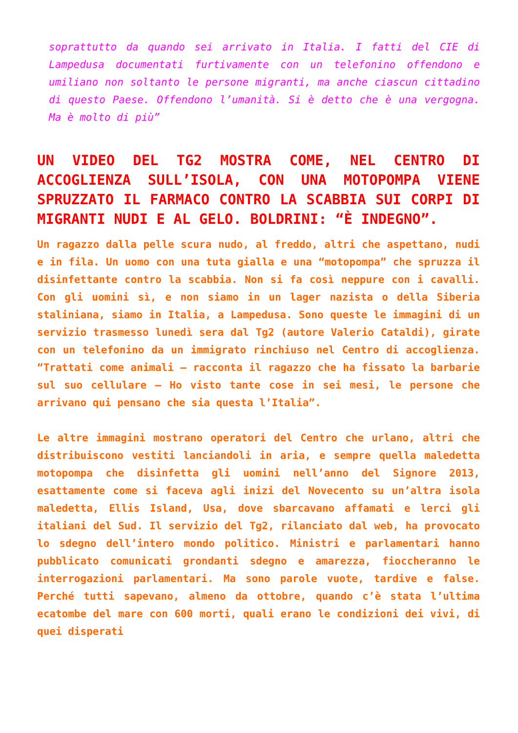soprattutto da quando sei arrivato in Italia. I fatti del CIE di Lampedusa documentati furtivamente con un telefonino offendono e umiliano non soltanto le persone migranti, ma anche ciascun cittadino di questo Paese. Offendono l’umanità. Si è detto che è una vergogna. Ma è molto di più”
UN VIDEO DEL TG2 MOSTRA COME, NEL CENTRO DI ACCOGLIENZA SULL’ISOLA, CON UNA MOTOPOMPA VIENE SPRUZZATO IL FARMACO CONTRO LA SCABBIA SUI CORPI DI MIGRANTI NUDI E AL GELO. BOLDRINI: “È INDEGNO”.
Un ragazzo dalla pelle scura nudo, al freddo, altri che aspettano, nudi e in fila. Un uomo con una tuta gialla e una “motopompa” che spruzza il disinfettante contro la scabbia. Non si fa così neppure con i cavalli. Con gli uomini sì, e non siamo in un lager nazista o della Siberia staliniana, siamo in Italia, a Lampedusa. Sono queste le immagini di un servizio trasmesso lunedì sera dal Tg2 (autore Valerio Cataldi), girate con un telefonino da un immigrato rinchiuso nel Centro di accoglienza. “Trattati come animali – racconta il ragazzo che ha fissato la barbarie sul suo cellulare – Ho visto tante cose in sei mesi, le persone che arrivano qui pensano che sia questa l’Italia”.
Le altre immagini mostrano operatori del Centro che urlano, altri che distribuiscono vestiti lanciandoli in aria, e sempre quella maledetta motopompa che disinfetta gli uomini nell’anno del Signore 2013, esattamente come si faceva agli inizi del Novecento su un’altra isola maledetta, Ellis Island, Usa, dove sbarcavano affamati e lerci gli italiani del Sud. Il servizio del Tg2, rilanciato dal web, ha provocato lo sdegno dell’intero mondo politico. Ministri e parlamentari hanno pubblicato comunicati grondanti sdegno e amarezza, fioccheranno le interrogazioni parlamentari. Ma sono parole vuote, tardive e false. Perché tutti sapevano, almeno da ottobre, quando c’è stata l’ultima ecatombe del mare con 600 morti, quali erano le condizioni dei vivi, di quei disperati